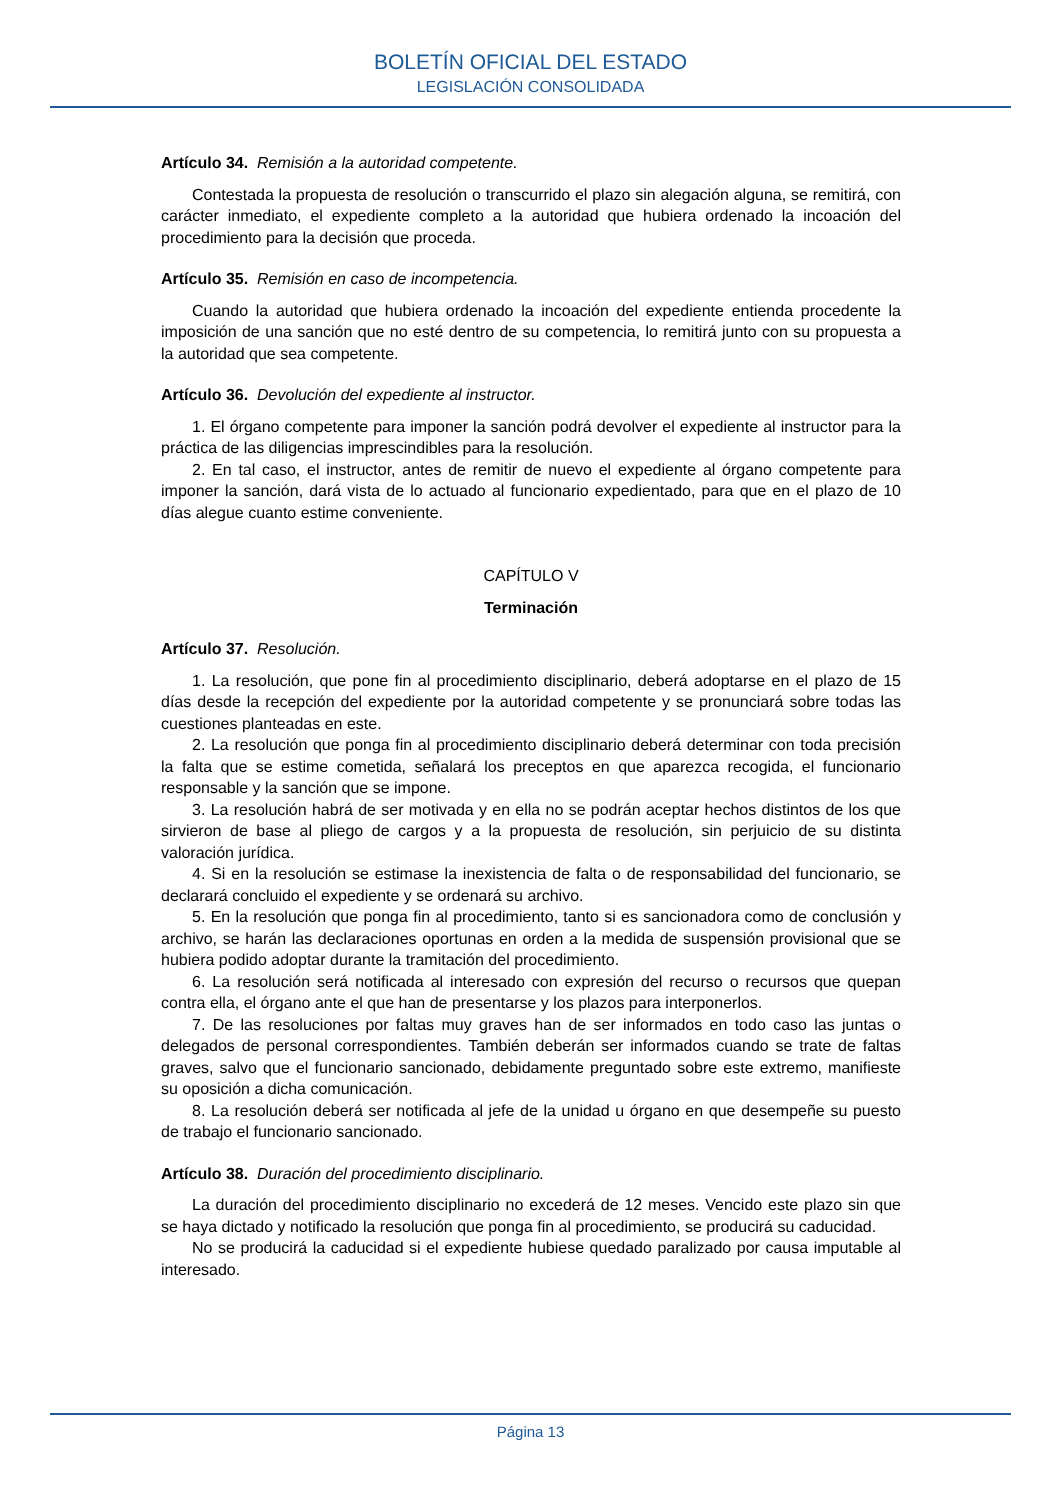BOLETÍN OFICIAL DEL ESTADO
LEGISLACIÓN CONSOLIDADA
Artículo 34. Remisión a la autoridad competente.
Contestada la propuesta de resolución o transcurrido el plazo sin alegación alguna, se remitirá, con carácter inmediato, el expediente completo a la autoridad que hubiera ordenado la incoación del procedimiento para la decisión que proceda.
Artículo 35. Remisión en caso de incompetencia.
Cuando la autoridad que hubiera ordenado la incoación del expediente entienda procedente la imposición de una sanción que no esté dentro de su competencia, lo remitirá junto con su propuesta a la autoridad que sea competente.
Artículo 36. Devolución del expediente al instructor.
1. El órgano competente para imponer la sanción podrá devolver el expediente al instructor para la práctica de las diligencias imprescindibles para la resolución.
2. En tal caso, el instructor, antes de remitir de nuevo el expediente al órgano competente para imponer la sanción, dará vista de lo actuado al funcionario expedientado, para que en el plazo de 10 días alegue cuanto estime conveniente.
CAPÍTULO V
Terminación
Artículo 37. Resolución.
1. La resolución, que pone fin al procedimiento disciplinario, deberá adoptarse en el plazo de 15 días desde la recepción del expediente por la autoridad competente y se pronunciará sobre todas las cuestiones planteadas en este.
2. La resolución que ponga fin al procedimiento disciplinario deberá determinar con toda precisión la falta que se estime cometida, señalará los preceptos en que aparezca recogida, el funcionario responsable y la sanción que se impone.
3. La resolución habrá de ser motivada y en ella no se podrán aceptar hechos distintos de los que sirvieron de base al pliego de cargos y a la propuesta de resolución, sin perjuicio de su distinta valoración jurídica.
4. Si en la resolución se estimase la inexistencia de falta o de responsabilidad del funcionario, se declarará concluido el expediente y se ordenará su archivo.
5. En la resolución que ponga fin al procedimiento, tanto si es sancionadora como de conclusión y archivo, se harán las declaraciones oportunas en orden a la medida de suspensión provisional que se hubiera podido adoptar durante la tramitación del procedimiento.
6. La resolución será notificada al interesado con expresión del recurso o recursos que quepan contra ella, el órgano ante el que han de presentarse y los plazos para interponerlos.
7. De las resoluciones por faltas muy graves han de ser informados en todo caso las juntas o delegados de personal correspondientes. También deberán ser informados cuando se trate de faltas graves, salvo que el funcionario sancionado, debidamente preguntado sobre este extremo, manifieste su oposición a dicha comunicación.
8. La resolución deberá ser notificada al jefe de la unidad u órgano en que desempeñe su puesto de trabajo el funcionario sancionado.
Artículo 38. Duración del procedimiento disciplinario.
La duración del procedimiento disciplinario no excederá de 12 meses. Vencido este plazo sin que se haya dictado y notificado la resolución que ponga fin al procedimiento, se producirá su caducidad.
No se producirá la caducidad si el expediente hubiese quedado paralizado por causa imputable al interesado.
Página 13